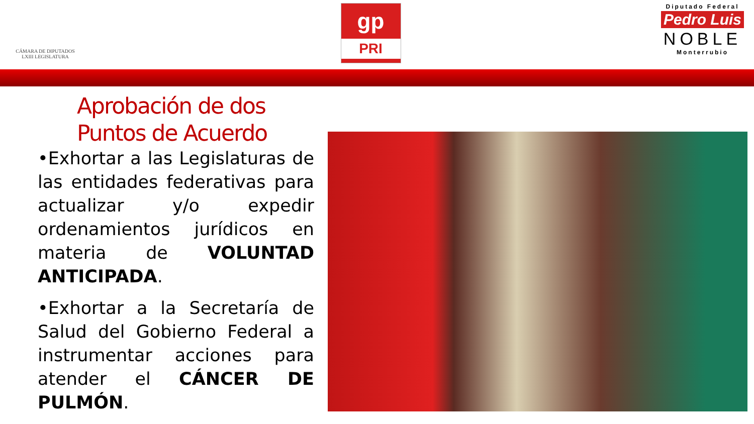CÁMARA DE DIPUTADOS
LXIII LEGISLATURA
gp
PRI
Diputado Federal
Pedro Luis
NOBLE
Monterrubio
Aprobación de dos
Puntos de Acuerdo
•Exhortar a las Legislaturas de las entidades federativas para actualizar y/o expedir ordenamientos jurídicos en materia de VOLUNTAD ANTICIPADA.
•Exhortar a la Secretaría de Salud del Gobierno Federal a instrumentar acciones para atender el CÁNCER DE PULMÓN.